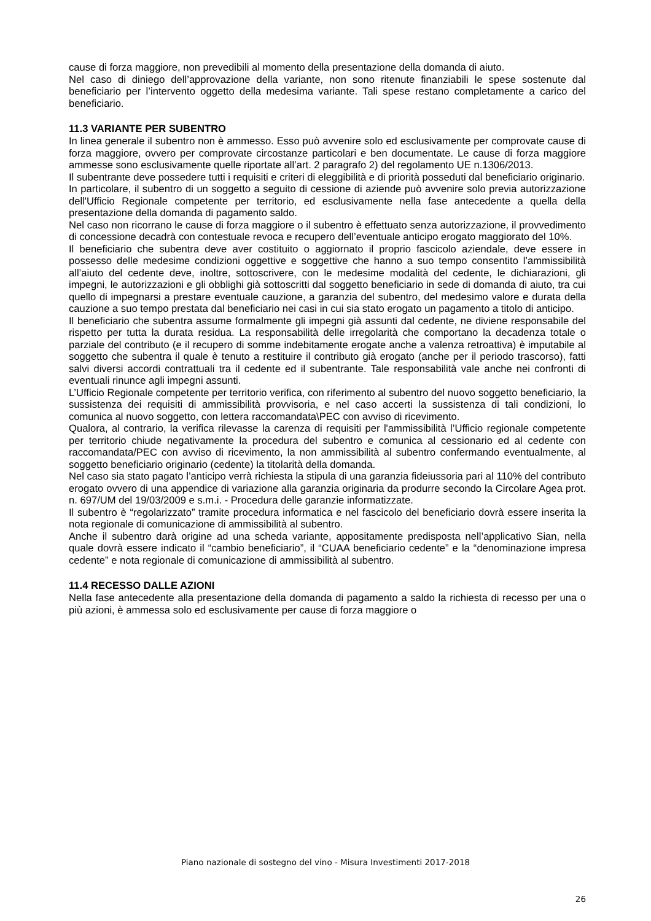cause di forza maggiore, non prevedibili al momento della presentazione della domanda di aiuto.
Nel caso di diniego dell’approvazione della variante, non sono ritenute finanziabili le spese sostenute dal beneficiario per l’intervento oggetto della medesima variante. Tali spese restano completamente a carico del beneficiario.
11.3 VARIANTE PER SUBENTRO
In linea generale il subentro non è ammesso. Esso può avvenire solo ed esclusivamente per comprovate cause di forza maggiore, ovvero per comprovate circostanze particolari e ben documentate. Le cause di forza maggiore ammesse sono esclusivamente quelle riportate all’art. 2 paragrafo 2) del regolamento UE n.1306/2013.
Il subentrante deve possedere tutti i requisiti e criteri di eleggibilità e di priorità posseduti dal beneficiario originario.
In particolare, il subentro di un soggetto a seguito di cessione di aziende può avvenire solo previa autorizzazione dell'Ufficio Regionale competente per territorio, ed esclusivamente nella fase antecedente a quella della presentazione della domanda di pagamento saldo.
Nel caso non ricorrano le cause di forza maggiore o il subentro è effettuato senza autorizzazione, il provvedimento di concessione decadrà con contestuale revoca e recupero dell’eventuale anticipo erogato maggiorato del 10%.
Il beneficiario che subentra deve aver costituito o aggiornato il proprio fascicolo aziendale, deve essere in possesso delle medesime condizioni oggettive e soggettive che hanno a suo tempo consentito l’ammissibilità all’aiuto del cedente deve, inoltre, sottoscrivere, con le medesime modalità del cedente, le dichiarazioni, gli impegni, le autorizzazioni e gli obblighi già sottoscritti dal soggetto beneficiario in sede di domanda di aiuto, tra cui quello di impegnarsi a prestare eventuale cauzione, a garanzia del subentro, del medesimo valore e durata della cauzione a suo tempo prestata dal beneficiario nei casi in cui sia stato erogato un pagamento a titolo di anticipo.
Il beneficiario che subentra assume formalmente gli impegni già assunti dal cedente, ne diviene responsabile del rispetto per tutta la durata residua. La responsabilità delle irregolarità che comportano la decadenza totale o parziale del contributo (e il recupero di somme indebitamente erogate anche a valenza retroattiva) è imputabile al soggetto che subentra il quale è tenuto a restituire il contributo già erogato (anche per il periodo trascorso), fatti salvi diversi accordi contrattuali tra il cedente ed il subentrante. Tale responsabilità vale anche nei confronti di eventuali rinunce agli impegni assunti.
L’Ufficio Regionale competente per territorio verifica, con riferimento al subentro del nuovo soggetto beneficiario, la sussistenza dei requisiti di ammissibilità provvisoria, e nel caso accerti la sussistenza di tali condizioni, lo comunica al nuovo soggetto, con lettera raccomandata\PEC con avviso di ricevimento.
Qualora, al contrario, la verifica rilevasse la carenza di requisiti per l'ammissibilità l’Ufficio regionale competente per territorio chiude negativamente la procedura del subentro e comunica al cessionario ed al cedente con raccomandata/PEC con avviso di ricevimento, la non ammissibilità al subentro confermando eventualmente, al soggetto beneficiario originario (cedente) la titolarità della domanda.
Nel caso sia stato pagato l’anticipo verrà richiesta la stipula di una garanzia fideiussoria pari al 110% del contributo erogato ovvero di una appendice di variazione alla garanzia originaria da produrre secondo la Circolare Agea prot. n. 697/UM del 19/03/2009 e s.m.i. - Procedura delle garanzie informatizzate.
Il subentro è “regolarizzato” tramite procedura informatica e nel fascicolo del beneficiario dovrà essere inserita la nota regionale di comunicazione di ammissibilità al subentro.
Anche il subentro darà origine ad una scheda variante, appositamente predisposta nell’applicativo Sian, nella quale dovrà essere indicato il “cambio beneficiario”, il “CUAA beneficiario cedente” e la “denominazione impresa cedente” e nota regionale di comunicazione di ammissibilità al subentro.
11.4 RECESSO DALLE AZIONI
Nella fase antecedente alla presentazione della domanda di pagamento a saldo la richiesta di recesso per una o più azioni, è ammessa solo ed esclusivamente per cause di forza maggiore o
Piano nazionale di sostegno del vino - Misura Investimenti 2017-2018
26